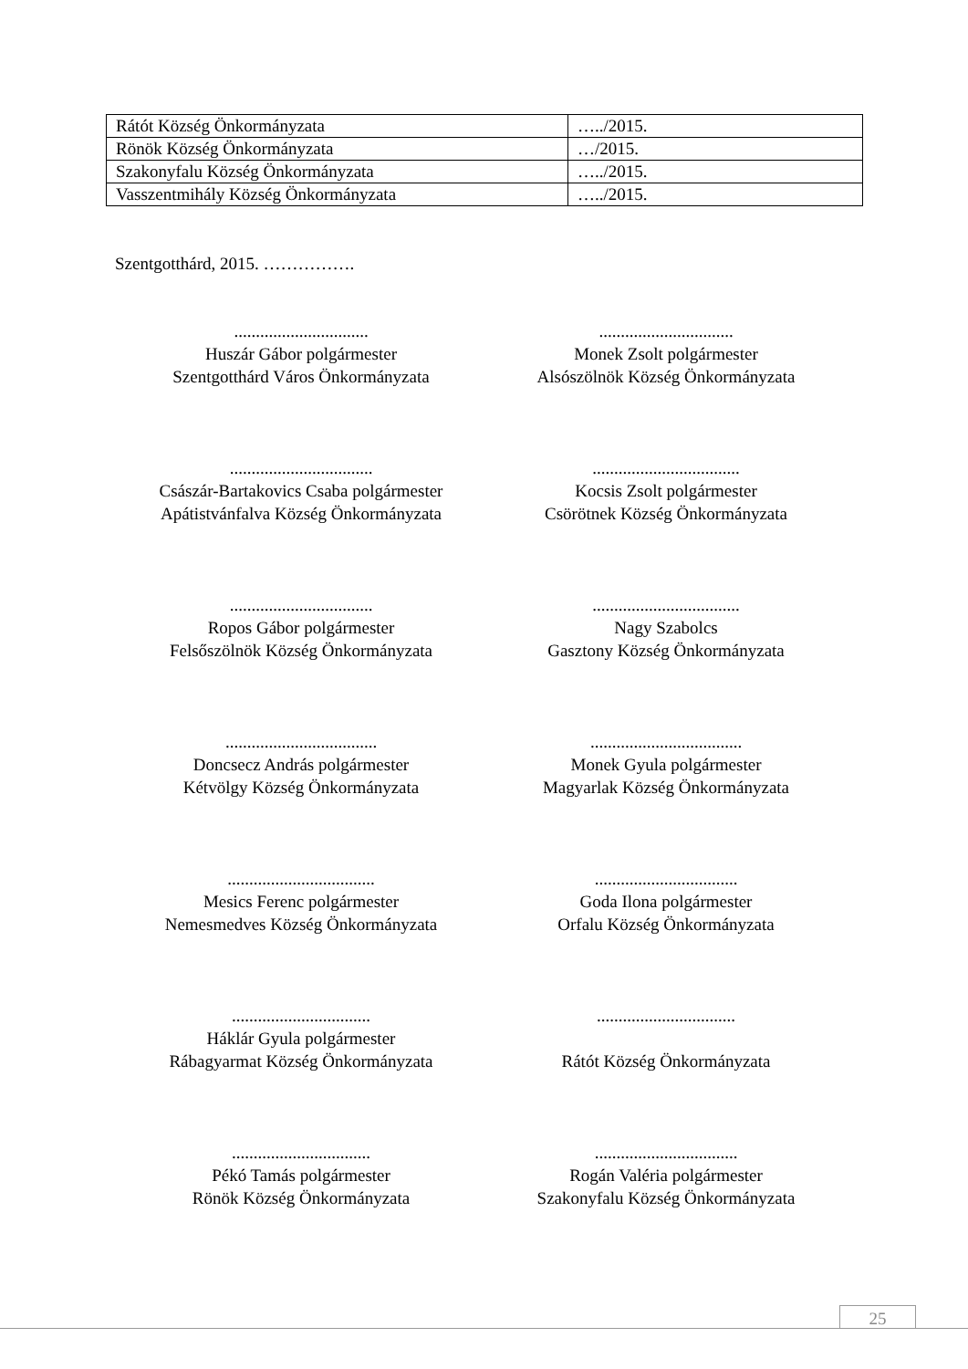| Rátót Község Önkormányzata | …../2015. |
| Rönök Község Önkormányzata | …/2015. |
| Szakonyfalu Község Önkormányzata | …../2015. |
| Vasszentmihály Község Önkormányzata | …../2015. |
Szentgotthárd, 2015. …………….
...............................
Huszár Gábor polgármester
Szentgotthárd Város Önkormányzata
...............................
Monek Zsolt polgármester
Alsószölnök Község Önkormányzata
.................................
Császár-Bartakovics Csaba polgármester
Apátistvánfalva Község Önkormányzata
..................................
Kocsis Zsolt polgármester
Csörötnek Község Önkormányzata
.................................
Ropos Gábor polgármester
Felsőszölnök Község Önkormányzata
..................................
Nagy Szabolcs
Gasztony Község Önkormányzata
...................................
Doncsecz András polgármester
Kétvölgy Község Önkormányzata
...................................
Monek Gyula polgármester
Magyarlak Község Önkormányzata
..................................
Mesics Ferenc polgármester
Nemesmedves Község Önkormányzata
.................................
Goda Ilona polgármester
Orfalu Község Önkormányzata
................................
Háklár Gyula polgármester
Rábagyarmat Község Önkormányzata
................................
Rátót Község Önkormányzata
................................
Pékó Tamás polgármester
Rönök Község Önkormányzata
.................................
Rogán Valéria polgármester
Szakonyfalu Község Önkormányzata
25